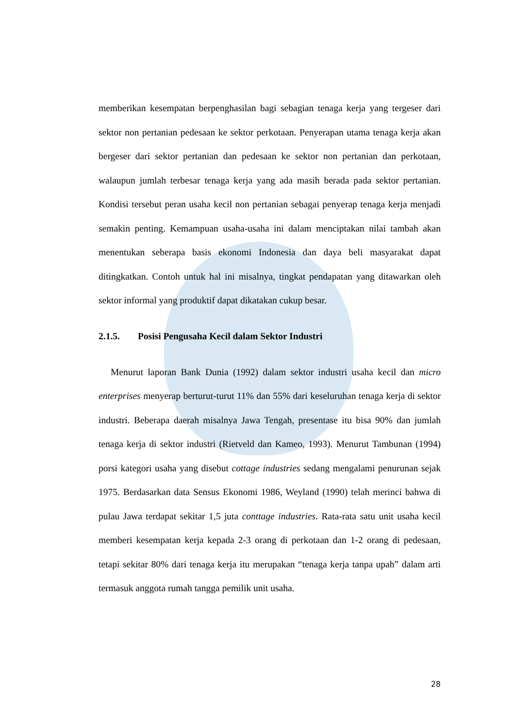memberikan kesempatan berpenghasilan bagi sebagian tenaga kerja yang tergeser dari sektor non pertanian pedesaan ke sektor perkotaan. Penyerapan utama tenaga kerja akan bergeser dari sektor pertanian dan pedesaan ke sektor non pertanian dan perkotaan, walaupun jumlah terbesar tenaga kerja yang ada masih berada pada sektor pertanian. Kondisi tersebut peran usaha kecil non pertanian sebagai penyerap tenaga kerja menjadi semakin penting. Kemampuan usaha-usaha ini dalam menciptakan nilai tambah akan menentukan seberapa basis ekonomi Indonesia dan daya beli masyarakat dapat ditingkatkan. Contoh untuk hal ini misalnya, tingkat pendapatan yang ditawarkan oleh sektor informal yang produktif dapat dikatakan cukup besar.
2.1.5. Posisi Pengusaha Kecil dalam Sektor Industri
Menurut laporan Bank Dunia (1992) dalam sektor industri usaha kecil dan micro enterprises menyerap berturut-turut 11% dan 55% dari keseluruhan tenaga kerja di sektor industri. Beberapa daerah misalnya Jawa Tengah, presentase itu bisa 90% dan jumlah tenaga kerja di sektor industri (Rietveld dan Kameo, 1993). Menurut Tambunan (1994) porsi kategori usaha yang disebut cottage industries sedang mengalami penurunan sejak 1975. Berdasarkan data Sensus Ekonomi 1986, Weyland (1990) telah merinci bahwa di pulau Jawa terdapat sekitar 1,5 juta conttage industries. Rata-rata satu unit usaha kecil memberi kesempatan kerja kepada 2-3 orang di perkotaan dan 1-2 orang di pedesaan, tetapi sekitar 80% dari tenaga kerja itu merupakan “tenaga kerja tanpa upah” dalam arti termasuk anggota rumah tangga pemilik unit usaha.
28